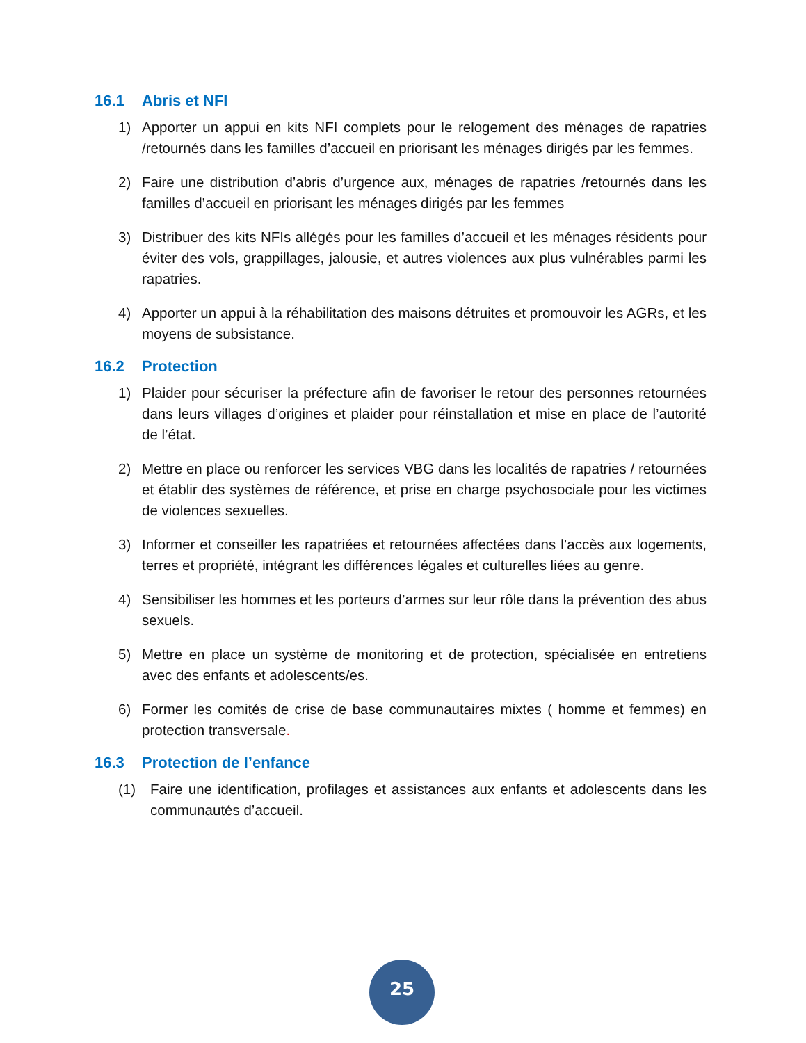16.1 Abris et NFI
1) Apporter un appui en kits NFI complets pour le relogement des ménages de rapatries /retournés dans les familles d’accueil en priorisant les ménages dirigés par les femmes.
2) Faire une distribution d’abris d’urgence aux, ménages de rapatries /retournés dans les familles d’accueil en priorisant les ménages dirigés par les femmes
3) Distribuer des kits NFIs allégés pour les familles d’accueil et les ménages résidents pour éviter des vols, grappillages, jalousie, et autres violences aux plus vulnérables parmi les rapatries.
4) Apporter un appui à la réhabilitation des maisons détruites et promouvoir les AGRs, et les moyens de subsistance.
16.2 Protection
1) Plaider pour sécuriser la préfecture afin de favoriser le retour des personnes retournées dans leurs villages d’origines et plaider pour réinstallation et mise en place de l’autorité de l’état.
2) Mettre en place ou renforcer les services VBG dans les localités de rapatries / retournées et établir des systèmes de référence, et prise en charge psychosociale pour les victimes de violences sexuelles.
3) Informer et conseiller les rapatriées et retournées affectées dans l’accès aux logements, terres et propriété, intégrant les différences légales et culturelles liées au genre.
4) Sensibiliser les hommes et les porteurs d’armes sur leur rôle dans la prévention des abus sexuels.
5) Mettre en place un système de monitoring et de protection, spécialisée en entretiens avec des enfants et adolescents/es.
6) Former les comités de crise de base communautaires mixtes ( homme et femmes) en protection transversale.
16.3 Protection de l’enfance
(1) Faire une identification, profilages et assistances aux enfants et adolescents dans les communautés d’accueil.
25